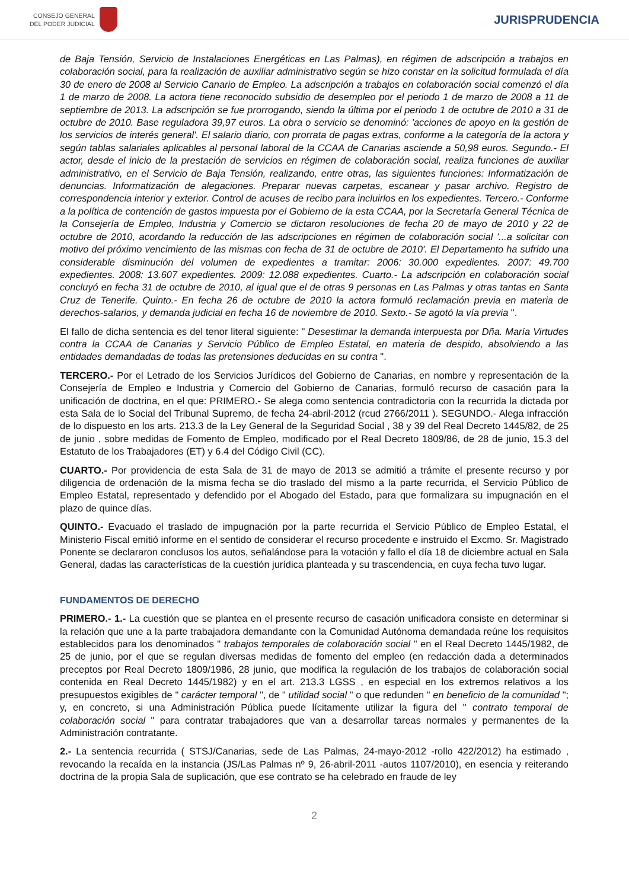CONSEJO GENERAL
DEL PODER JUDICIAL
JURISPRUDENCIA
de Baja Tensión, Servicio de Instalaciones Energéticas en Las Palmas), en régimen de adscripción a trabajos en colaboración social, para la realización de auxiliar administrativo según se hizo constar en la solicitud formulada el día 30 de enero de 2008 al Servicio Canario de Empleo. La adscripción a trabajos en colaboración social comenzó el día 1 de marzo de 2008. La actora tiene reconocido subsidio de desempleo por el periodo 1 de marzo de 2008 a 11 de septiembre de 2013. La adscripción se fue prorrogando, siendo la última por el periodo 1 de octubre de 2010 a 31 de octubre de 2010. Base reguladora 39,97 euros. La obra o servicio se denominó: 'acciones de apoyo en la gestión de los servicios de interés general'. El salario diario, con prorrata de pagas extras, conforme a la categoría de la actora y según tablas salariales aplicables al personal laboral de la CCAA de Canarias asciende a 50,98 euros. Segundo.- El actor, desde el inicio de la prestación de servicios en régimen de colaboración social, realiza funciones de auxiliar administrativo, en el Servicio de Baja Tensión, realizando, entre otras, las siguientes funciones: Informatización de denuncias. Informatización de alegaciones. Preparar nuevas carpetas, escanear y pasar archivo. Registro de correspondencia interior y exterior. Control de acuses de recibo para incluirlos en los expedientes. Tercero.- Conforme a la política de contención de gastos impuesta por el Gobierno de la esta CCAA, por la Secretaría General Técnica de la Consejería de Empleo, Industria y Comercio se dictaron resoluciones de fecha 20 de mayo de 2010 y 22 de octubre de 2010, acordando la reducción de las adscripciones en régimen de colaboración social '...a solicitar con motivo del próximo vencimiento de las mismas con fecha de 31 de octubre de 2010'. El Departamento ha sufrido una considerable disminución del volumen de expedientes a tramitar: 2006: 30.000 expedientes. 2007: 49.700 expedientes. 2008: 13.607 expedientes. 2009: 12.088 expedientes. Cuarto.- La adscripción en colaboración social concluyó en fecha 31 de octubre de 2010, al igual que el de otras 9 personas en Las Palmas y otras tantas en Santa Cruz de Tenerife. Quinto.- En fecha 26 de octubre de 2010 la actora formuló reclamación previa en materia de derechos-salarios, y demanda judicial en fecha 16 de noviembre de 2010. Sexto.- Se agotó la vía previa ".
El fallo de dicha sentencia es del tenor literal siguiente: " Desestimar la demanda interpuesta por Dña. María Virtudes contra la CCAA de Canarias y Servicio Público de Empleo Estatal, en materia de despido, absolviendo a las entidades demandadas de todas las pretensiones deducidas en su contra ".
TERCERO.- Por el Letrado de los Servicios Jurídicos del Gobierno de Canarias, en nombre y representación de la Consejería de Empleo e Industria y Comercio del Gobierno de Canarias, formuló recurso de casación para la unificación de doctrina, en el que: PRIMERO.- Se alega como sentencia contradictoria con la recurrida la dictada por esta Sala de lo Social del Tribunal Supremo, de fecha 24-abril-2012 (rcud 2766/2011 ). SEGUNDO.- Alega infracción de lo dispuesto en los arts. 213.3 de la Ley General de la Seguridad Social , 38 y 39 del Real Decreto 1445/82, de 25 de junio , sobre medidas de Fomento de Empleo, modificado por el Real Decreto 1809/86, de 28 de junio, 15.3 del Estatuto de los Trabajadores (ET) y 6.4 del Código Civil (CC).
CUARTO.- Por providencia de esta Sala de 31 de mayo de 2013 se admitió a trámite el presente recurso y por diligencia de ordenación de la misma fecha se dio traslado del mismo a la parte recurrida, el Servicio Público de Empleo Estatal, representado y defendido por el Abogado del Estado, para que formalizara su impugnación en el plazo de quince días.
QUINTO.- Evacuado el traslado de impugnación por la parte recurrida el Servicio Público de Empleo Estatal, el Ministerio Fiscal emitió informe en el sentido de considerar el recurso procedente e instruido el Excmo. Sr. Magistrado Ponente se declararon conclusos los autos, señalándose para la votación y fallo el día 18 de diciembre actual en Sala General, dadas las características de la cuestión jurídica planteada y su trascendencia, en cuya fecha tuvo lugar.
FUNDAMENTOS DE DERECHO
PRIMERO.- 1.- La cuestión que se plantea en el presente recurso de casación unificadora consiste en determinar si la relación que une a la parte trabajadora demandante con la Comunidad Autónoma demandada reúne los requisitos establecidos para los denominados " trabajos temporales de colaboración social " en el Real Decreto 1445/1982, de 25 de junio, por el que se regulan diversas medidas de fomento del empleo (en redacción dada a determinados preceptos por Real Decreto 1809/1986, 28 junio, que modifica la regulación de los trabajos de colaboración social contenida en Real Decreto 1445/1982) y en el art. 213.3 LGSS , en especial en los extremos relativos a los presupuestos exigibles de " carácter temporal ", de " utilidad social " o que redunden " en beneficio de la comunidad "; y, en concreto, si una Administración Pública puede lícitamente utilizar la figura del " contrato temporal de colaboración social " para contratar trabajadores que van a desarrollar tareas normales y permanentes de la Administración contratante.
2.- La sentencia recurrida ( STSJ/Canarias, sede de Las Palmas, 24-mayo-2012 -rollo 422/2012) ha estimado , revocando la recaída en la instancia (JS/Las Palmas nº 9, 26-abril-2011 -autos 1107/2010), en esencia y reiterando doctrina de la propia Sala de suplicación, que ese contrato se ha celebrado en fraude de ley
2